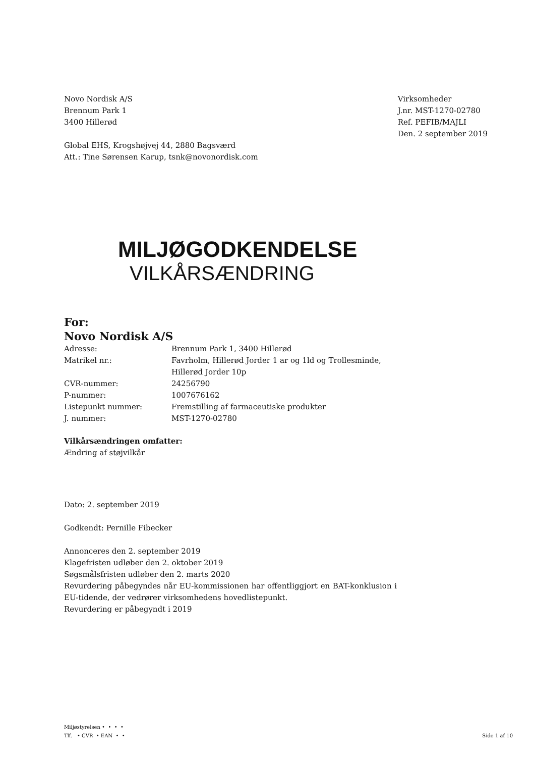Novo Nordisk A/S
Brennum Park 1
3400 Hillerød
Global EHS, Krogshøjvej 44, 2880 Bagsværd
Att.: Tine Sørensen Karup, tsnk@novonordisk.com
Virksomheder
J.nr. MST-1270-02780
Ref. PEFIB/MAJLI
Den. 2 september 2019
MILJØGODKENDELSE
VILKÅRSÆNDRING
For:
Novo Nordisk A/S
| Adresse: | Brennum Park 1, 3400 Hillerød |
| Matrikel nr.: | Favrholm, Hillerød Jorder 1 ar og 1ld og Trollesminde, Hillerød Jorder 10p |
| CVR-nummer: | 24256790 |
| P-nummer: | 1007676162 |
| Listepunkt nummer: | Fremstilling af farmaceutiske produkter |
| J. nummer: | MST-1270-02780 |
Vilkårsændringen omfatter:
Ændring af støjvilkår
Dato: 2. september 2019
Godkendt: Pernille Fibecker
Annonceres den 2. september 2019
Klagefristen udløber den 2. oktober 2019
Søgsmålsfristen udløber den 2. marts 2020
Revurdering påbegyndes når EU-kommissionen har offentliggjort en BAT-konklusion i EU-tidende, der vedrører virksomhedens hovedlistepunkt.
Revurdering er påbegyndt i 2019
Miljøstyrelsen • • • •
Tlf. • CVR • EAN • •
Side 1 af 10